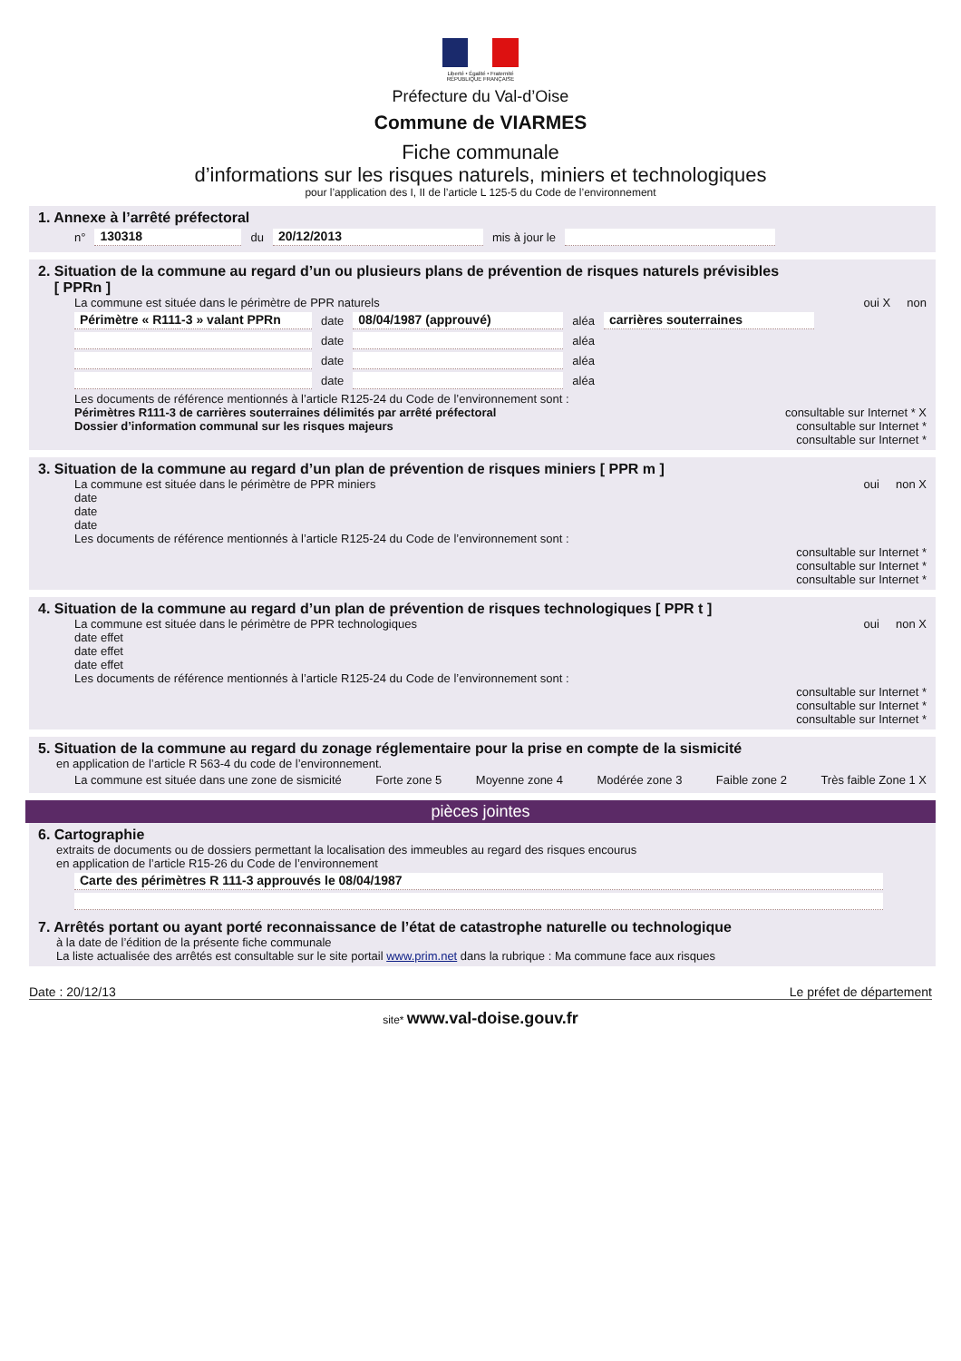Liberté • Égalité • Fraternité
RÉPUBLIQUE FRANÇAISE
Préfecture du Val-d’Oise
Commune de VIARMES
Fiche communale
d’informations sur les risques naturels, miniers et technologiques
pour l’application des I, II de l’article L 125-5 du Code de l’environnement
1. Annexe à l’arrêté préfectoral
n° 130318 du 20/12/2013 mis à jour le
2. Situation de la commune au regard d’un ou plusieurs plans de prévention de risques naturels prévisibles
[ PPRn ]
La commune est située dans le périmètre de PPR naturels oui X non
Périmètre « R111-3 » valant PPRn date 08/04/1987 (approuvé) aléa carrières souterraines
date aléa
date aléa
date aléa
Les documents de référence mentionnés à l’article R125-24 du Code de l’environnement sont :
Périmètres R111-3 de carrières souterraines délimités par arrêté préfectoral consultable sur Internet * X
Dossier d’information communal sur les risques majeurs consultable sur Internet *
consultable sur Internet *
3. Situation de la commune au regard d’un plan de prévention de risques miniers [ PPR m ]
La commune est située dans le périmètre de PPR miniers oui non X
date
date
date
Les documents de référence mentionnés à l’article R125-24 du Code de l’environnement sont :
consultable sur Internet *
consultable sur Internet *
consultable sur Internet *
4. Situation de la commune au regard d’un plan de prévention de risques technologiques [ PPR t ]
La commune est située dans le périmètre de PPR technologiques oui non X
date effet
date effet
date effet
Les documents de référence mentionnés à l’article R125-24 du Code de l’environnement sont :
consultable sur Internet *
consultable sur Internet *
consultable sur Internet *
5. Situation de la commune au regard du zonage réglementaire pour la prise en compte de la sismicité
en application de l’article R 563-4 du code de l’environnement.
La commune est située dans une zone de sismicité Forte zone 5 Moyenne zone 4 Modérée zone 3 Faible zone 2 Très faible Zone 1 X
pièces jointes
6. Cartographie
extraits de documents ou de dossiers permettant la localisation des immeubles au regard des risques encourus
en application de l’article R15-26 du Code de l’environnement
Carte des périmètres R 111-3 approuvés le 08/04/1987
7. Arrêtés portant ou ayant porté reconnaissance de l’état de catastrophe naturelle ou technologique
à la date de l’édition de la présente fiche communale
La liste actualisée des arrêtés est consultable sur le site portail www.prim.net dans la rubrique : Ma commune face aux risques
Date : 20/12/13 Le préfet de département
site* www.val-doise.gouv.fr